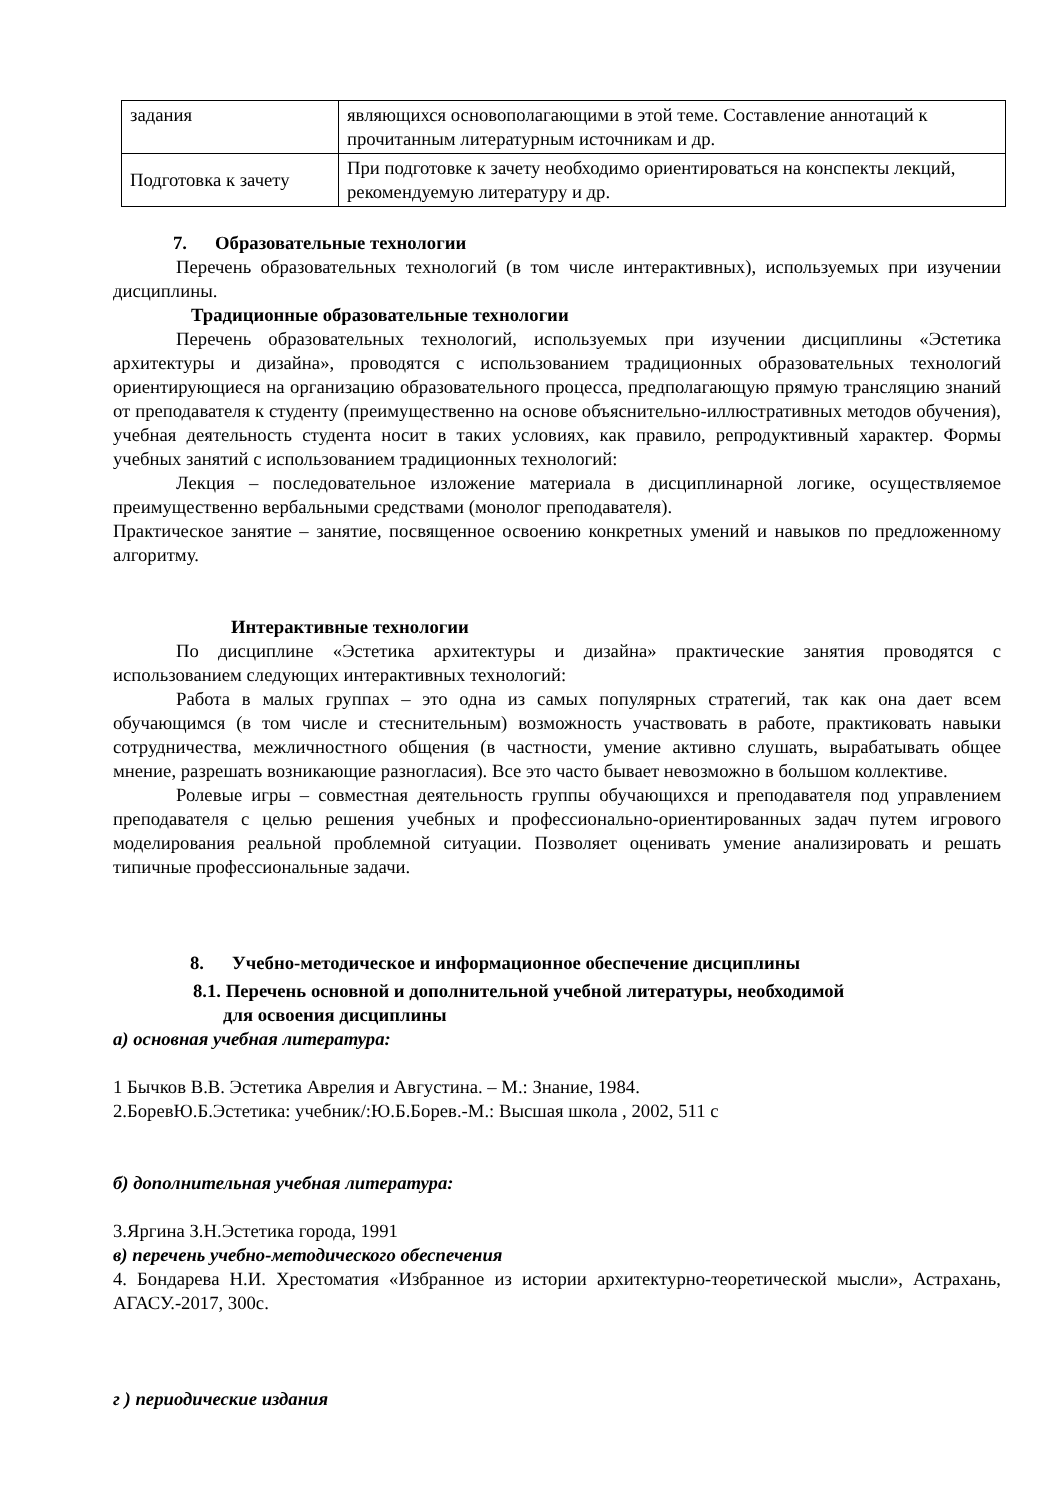| задания | являющихся основополагающими в этой теме. Составление аннотаций к прочитанным литературным источникам и др. |
| Подготовка к зачету | При подготовке к зачету необходимо ориентироваться на конспекты лекций, рекомендуемую литературу и др. |
7. Образовательные технологии
Перечень образовательных технологий (в том числе интерактивных), используемых при изучении дисциплины.
Традиционные образовательные технологии
Перечень образовательных технологий, используемых при изучении дисциплины «Эстетика архитектуры и дизайна», проводятся с использованием традиционных образовательных технологий ориентирующиеся на организацию образовательного процесса, предполагающую прямую трансляцию знаний от преподавателя к студенту (преимущественно на основе объяснительно-иллюстративных методов обучения), учебная деятельность студента носит в таких условиях, как правило, репродуктивный характер. Формы учебных занятий с использованием традиционных технологий:
Лекция – последовательное изложение материала в дисциплинарной логике, осуществляемое преимущественно вербальными средствами (монолог преподавателя).
Практическое занятие – занятие, посвященное освоению конкретных умений и навыков по предложенному алгоритму.
Интерактивные технологии
По дисциплине «Эстетика архитектуры и дизайна» практические занятия проводятся с использованием следующих интерактивных технологий:
Работа в малых группах – это одна из самых популярных стратегий, так как она дает всем обучающимся (в том числе и стеснительным) возможность участвовать в работе, практиковать навыки сотрудничества, межличностного общения (в частности, умение активно слушать, вырабатывать общее мнение, разрешать возникающие разногласия). Все это часто бывает невозможно в большом коллективе.
Ролевые игры – совместная деятельность группы обучающихся и преподавателя под управлением преподавателя с целью решения учебных и профессионально-ориентированных задач путем игрового моделирования реальной проблемной ситуации. Позволяет оценивать умение анализировать и решать типичные профессиональные задачи.
8. Учебно-методическое и информационное обеспечение дисциплины
8.1. Перечень основной и дополнительной учебной литературы, необходимой
для освоения дисциплины
а) основная учебная литература:
1 Бычков В.В. Эстетика Аврелия и Августина. – М.: Знание, 1984.
2.БоревЮ.Б.Эстетика: учебник/:Ю.Б.Борев.-М.: Высшая школа , 2002, 511 с
б) дополнительная учебная литература:
3.Яргина З.Н.Эстетика города, 1991
в) перечень учебно-методического обеспечения
4. Бондарева Н.И. Хрестоматия «Избранное из истории архитектурно-теоретической мысли», Астрахань, АГАСУ.-2017, 300с.
г ) периодические издания